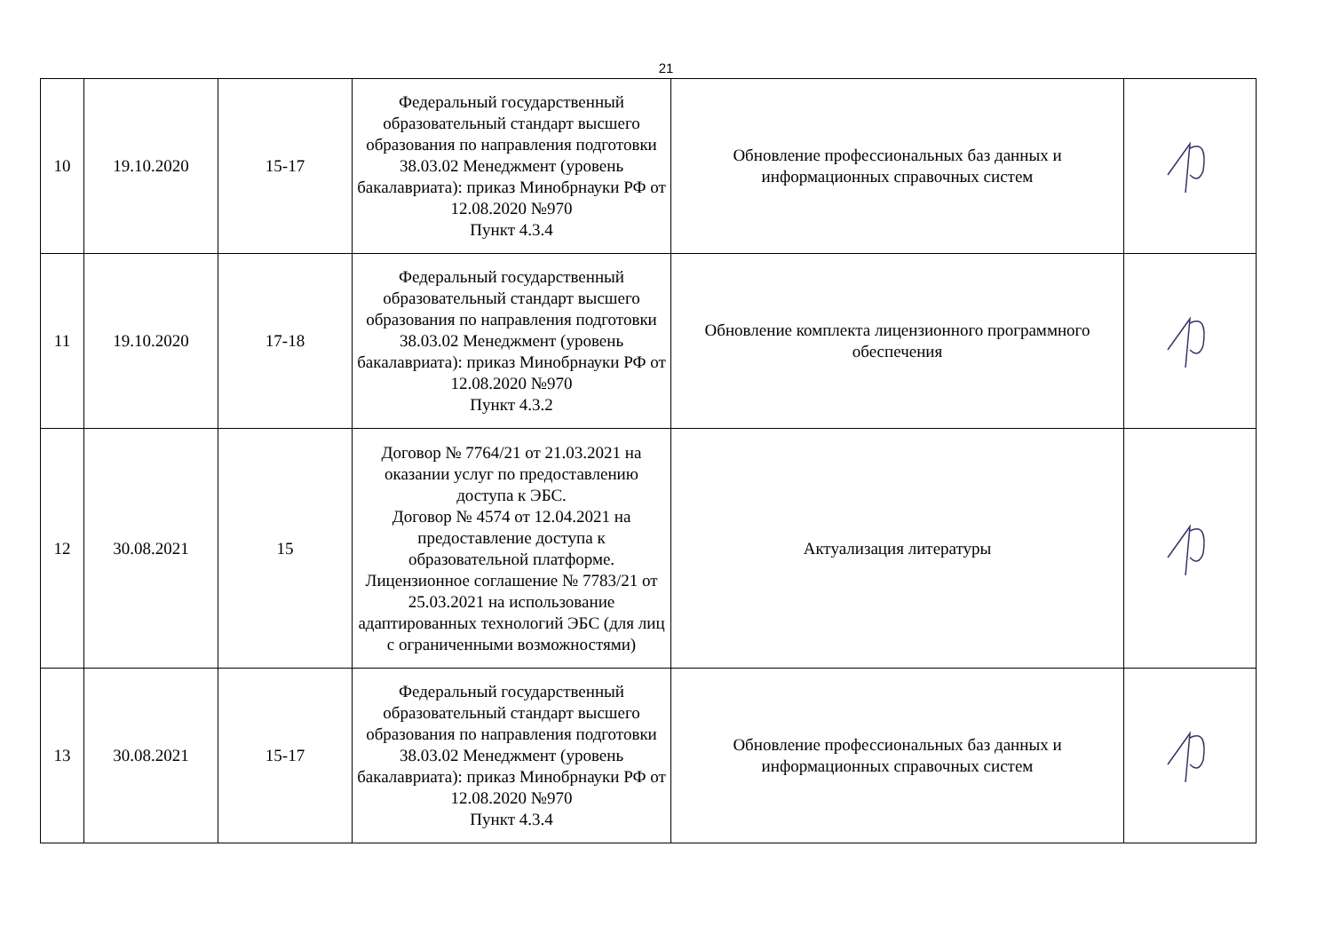21
| 10 | 19.10.2020 | 15-17 | Федеральный государственный образовательный стандарт высшего образования по направления подготовки 38.03.02 Менеджмент (уровень бакалавриата): приказ Минобрнауки РФ от 12.08.2020 №970 Пункт 4.3.4 | Обновление профессиональных баз данных и информационных справочных систем | |
| 11 | 19.10.2020 | 17-18 | Федеральный государственный образовательный стандарт высшего образования по направления подготовки 38.03.02 Менеджмент (уровень бакалавриата): приказ Минобрнауки РФ от 12.08.2020 №970 Пункт 4.3.2 | Обновление комплекта лицензионного программного обеспечения | |
| 12 | 30.08.2021 | 15 | Договор № 7764/21 от 21.03.2021 на оказании услуг по предоставлению доступа к ЭБС. Договор № 4574 от 12.04.2021 на предоставление доступа к образовательной платформе. Лицензионное соглашение № 7783/21 от 25.03.2021 на использование адаптированных технологий ЭБС (для лиц с ограниченными возможностями) | Актуализация литературы | |
| 13 | 30.08.2021 | 15-17 | Федеральный государственный образовательный стандарт высшего образования по направления подготовки 38.03.02 Менеджмент (уровень бакалавриата): приказ Минобрнауки РФ от 12.08.2020 №970 Пункт 4.3.4 | Обновление профессиональных баз данных и информационных справочных систем | |